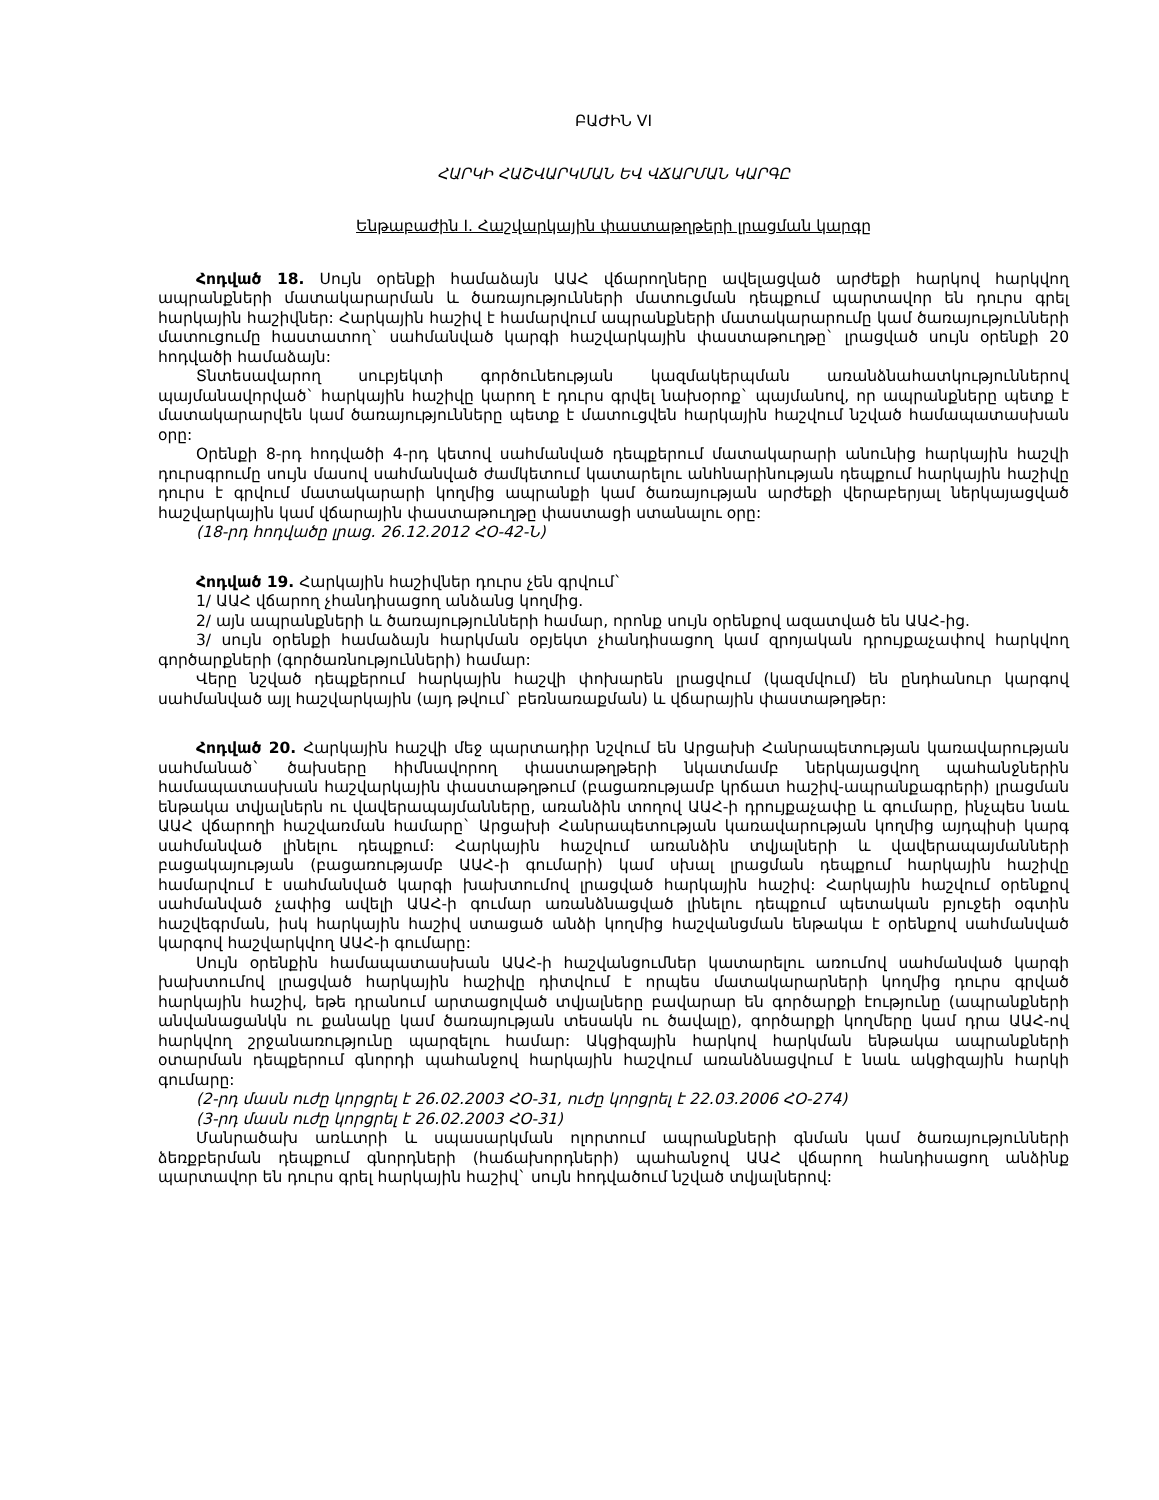ԲԱԺԻՆ VI
ՀԱՐԿԻ ՀԱՇՎԱՐԿՄԱՆ ԵՎ ՎՃԱՐՄԱՆ ԿԱՐԳԸ
Ենթաբաժին I. Հաշվարկային փաստաթղթերի լրացման կարգը
Հոդված 18. Սույն օրենքի համաձայն ԱԱՀ վճարողները ավելացված արժեքի հարկով հարկվող ապրանքների մատակարարման և ծառայությունների մատուցման դեպքում պարտավոր են դուրս գրել հարկային հաշիվներ: Հարկային հաշիվ է համարվում ապրանքների մատակարարումը կամ ծառայությունների մատուցումը հաստատող` սահմանված կարգի հաշվարկային փաստաթուղթը` լրացված սույն օրենքի 20 հոդվածի համաձայն:
Տնտեսավարող սուբյեկտի գործունեության կազմակերպման առանձնահատկություններով պայմանավորված` հարկային հաշիվը կարող է դուրս գրվել նախօրոք` պայմանով, որ ապրանքները պետք է մատակարարվեն կամ ծառայությունները պետք է մատուցվեն հարկային հաշվում նշված համապատասխան օրը:
Օրենքի 8-րդ հոդվածի 4-րդ կետով սահմանված դեպքերում մատակարարի անունից հարկային հաշվի դուրսգրումը սույն մասով սահմանված ժամկետում կատարելու անհնարինության դեպքում հարկային հաշիվը դուրս է գրվում մատակարարի կողմից ապրանքի կամ ծառայության արժեքի վերաբերյալ ներկայացված հաշվարկային կամ վճարային փաստաթուղթը փաստացի ստանալու օրը:
(18-րդ հոդվածը լրաց. 26.12.2012 ՀՕ-42-Ն)
Հոդված 19. Հարկային հաշիվներ դուրս չեն գրվում`
1/ ԱԱՀ վճարող չհանդիսացող անձանց կողմից.
2/ այն ապրանքների և ծառայությունների համար, որոնք սույն օրենքով ազատված են ԱԱՀ-ից.
3/ սույն օրենքի համաձայն հարկման օբյեկտ չհանդիսացող կամ զրոյական դրույքաչափով հարկվող գործարքների (գործառնությունների) համար:
Վերը նշված դեպքերում հարկային հաշվի փոխարեն լրացվում (կազմվում) են ընդհանուր կարգով սահմանված այլ հաշվարկային (այդ թվում` բեռնառաքման) և վճարային փաստաթղթեր:
Հոդված 20. Հարկային հաշվի մեջ պարտադիր նշվում են Արցախի Հանրապետության կառավարության սահմանած` ծախսերը հիմնավորող փաստաթղթերի նկատմամբ ներկայացվող պահանջներին համապատասխան հաշվարկային փաստաթղթում (բացառությամբ կրճատ հաշիվ-ապրանքագրերի) լրացման ենթակա տվյալներն ու վավերապայմանները, առանձին տողով ԱԱՀ-ի դրույքաչափը և գումարը, ինչպես նաև ԱԱՀ վճարողի հաշվառման համարը` Արցախի Հանրապետության կառավարության կողմից այդպիսի կարգ սահմանված լինելու դեպքում: Հարկային հաշվում առանձին տվյալների և վավերապայմանների բացակայության (բացառությամբ ԱԱՀ-ի գումարի) կամ սխալ լրացման դեպքում հարկային հաշիվը համարվում է սահմանված կարգի խախտումով լրացված հարկային հաշիվ: Հարկային հաշվում օրենքով սահմանված չափից ավելի ԱԱՀ-ի գումար առանձնացված լինելու դեպքում պետական բյուջեի օգտին հաշվեգրման, իսկ հարկային հաշիվ ստացած անձի կողմից հաշվանցման ենթակա է օրենքով սահմանված կարգով հաշվարկվող ԱԱՀ-ի գումարը:
Սույն օրենքին համապատասխան ԱԱՀ-ի հաշվանցումներ կատարելու առումով սահմանված կարգի խախտումով լրացված հարկային հաշիվը դիտվում է որպես մատակարարների կողմից դուրս գրված հարկային հաշիվ, եթե դրանում արտացոլված տվյալները բավարար են գործարքի էությունը (ապրանքների անվանացանկն ու քանակը կամ ծառայության տեսակն ու ծավալը), գործարքի կողմերը կամ դրա ԱԱՀ-ով հարկվող շրջանառությունը պարզելու համար: Ակցիզային հարկով հարկման ենթակա ապրանքների օտարման դեպքերում գնորդի պահանջով հարկային հաշվում առանձնացվում է նաև ակցիզային հարկի գումարը:
(2-րդ մասն ուժը կորցրել է 26.02.2003 ՀՕ-31, ուժը կորցրել է 22.03.2006 ՀՕ-274)
(3-րդ մասն ուժը կորցրել է 26.02.2003 ՀՕ-31)
Մանրածախ առևտրի և սպասարկման ոլորտում ապրանքների գնման կամ ծառայությունների ձեռքբերման դեպքում գնորդների (հաճախորդների) պահանջով ԱԱՀ վճարող հանդիսացող անձինք պարտավոր են դուրս գրել հարկային հաշիվ` սույն հոդվածում նշված տվյալներով: